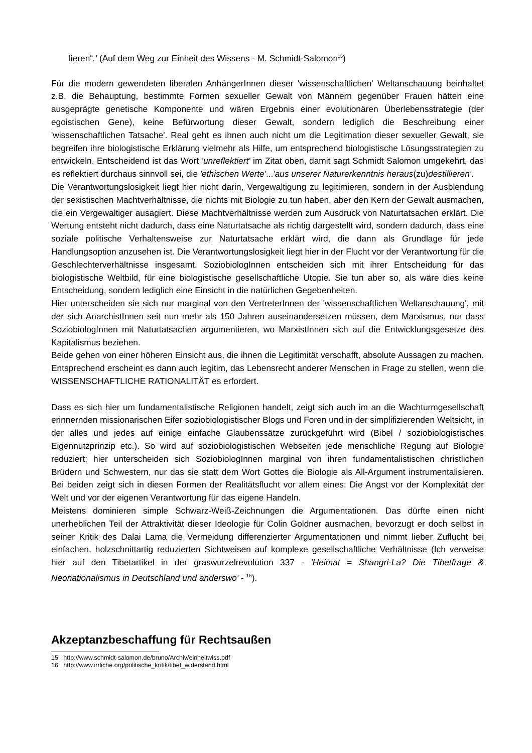lieren“.' (Auf dem Weg zur Einheit des Wissens - M. Schmidt-Salomon<sup>15</sup>)
Für die modern gewendeten liberalen AnhängerInnen dieser 'wissenschaftlichen' Weltanschauung beinhaltet z.B. die Behauptung, bestimmte Formen sexueller Gewalt von Männern gegenüber Frauen hätten eine ausgeprägte genetische Komponente und wären Ergebnis einer evolutionären Überlebensstrategie (der egoistischen Gene), keine Befürwortung dieser Gewalt, sondern lediglich die Beschreibung einer 'wissenschaftlichen Tatsache'. Real geht es ihnen auch nicht um die Legitimation dieser sexueller Gewalt, sie begreifen ihre biologistische Erklärung vielmehr als Hilfe, um entsprechend biologistische Lösungsstrategien zu entwickeln. Entscheidend ist das Wort 'unreflektiert' im Zitat oben, damit sagt Schmidt Salomon umgekehrt, das es reflektiert durchaus sinnvoll sei, die 'ethischen Werte'...'aus unserer Naturerkenntnis heraus(zu)destillieren'.
Die Verantwortungslosigkeit liegt hier nicht darin, Vergewaltigung zu legitimieren, sondern in der Ausblendung der sexistischen Machtverhältnisse, die nichts mit Biologie zu tun haben, aber den Kern der Gewalt ausmachen, die ein Vergewaltiger ausagiert. Diese Machtverhältnisse werden zum Ausdruck von Naturtatsachen erklärt. Die Wertung entsteht nicht dadurch, dass eine Naturtatsache als richtig dargestellt wird, sondern dadurch, dass eine soziale politische Verhaltensweise zur Naturtatsache erklärt wird, die dann als Grundlage für jede Handlungsoption anzusehen ist. Die Verantwortungslosigkeit liegt hier in der Flucht vor der Verantwortung für die Geschlechterverhältnisse insgesamt. SoziobiologInnen entscheiden sich mit ihrer Entscheidung für das biologistische Weltbild, für eine biologistische gesellschaftliche Utopie. Sie tun aber so, als wäre dies keine Entscheidung, sondern lediglich eine Einsicht in die natürlichen Gegebenheiten.
Hier unterscheiden sie sich nur marginal von den VertreterInnen der 'wissenschaftlichen Weltanschauung', mit der sich AnarchistInnen seit nun mehr als 150 Jahren auseinandersetzen müssen, dem Marxismus, nur dass SoziobiologInnen mit Naturtatsachen argumentieren, wo MarxistInnen sich auf die Entwicklungsgesetze des Kapitalismus beziehen.
Beide gehen von einer höheren Einsicht aus, die ihnen die Legitimität verschafft, absolute Aussagen zu machen. Entsprechend erscheint es dann auch legitim, das Lebensrecht anderer Menschen in Frage zu stellen, wenn die WISSENSCHAFTLICHE RATIONALITÄT es erfordert.
Dass es sich hier um fundamentalistische Religionen handelt, zeigt sich auch im an die Wachturmgesellschaft erinnernden missionarischen Eifer soziobiologistischer Blogs und Foren und in der simplifizierenden Weltsicht, in der alles und jedes auf einige einfache Glaubenssätze zurückgeführt wird (Bibel / soziobiologistisches Eigennutzprinzip etc.). So wird auf soziobiologistischen Webseiten jede menschliche Regung auf Biologie reduziert; hier unterscheiden sich SoziobiologInnen marginal von ihren fundamentalistischen christlichen Brüdern und Schwestern, nur das sie statt dem Wort Gottes die Biologie als All-Argument instrumentalisieren. Bei beiden zeigt sich in diesen Formen der Realitätsflucht vor allem eines: Die Angst vor der Komplexität der Welt und vor der eigenen Verantwortung für das eigene Handeln.
Meistens dominieren simple Schwarz-Weiß-Zeichnungen die Argumentationen. Das dürfte einen nicht unerheblichen Teil der Attraktivität dieser Ideologie für Colin Goldner ausmachen, bevorzugt er doch selbst in seiner Kritik des Dalai Lama die Vermeidung differenzierter Argumentationen und nimmt lieber Zuflucht bei einfachen, holzschnittartig reduzierten Sichtweisen auf komplexe gesellschaftliche Verhältnisse (Ich verweise hier auf den Tibetartikel in der graswurzelrevolution 337 - 'Heimat = Shangri-La? Die Tibetfrage & Neonationalismus in Deutschland und anderswo' - <sup>16</sup>).
Akzeptanzbeschaffung für Rechtsaußen
15 http://www.schmidt-salomon.de/bruno/Archiv/einheitwiss.pdf
16 http://www.irrliche.org/politische_kritik/tibet_widerstand.html